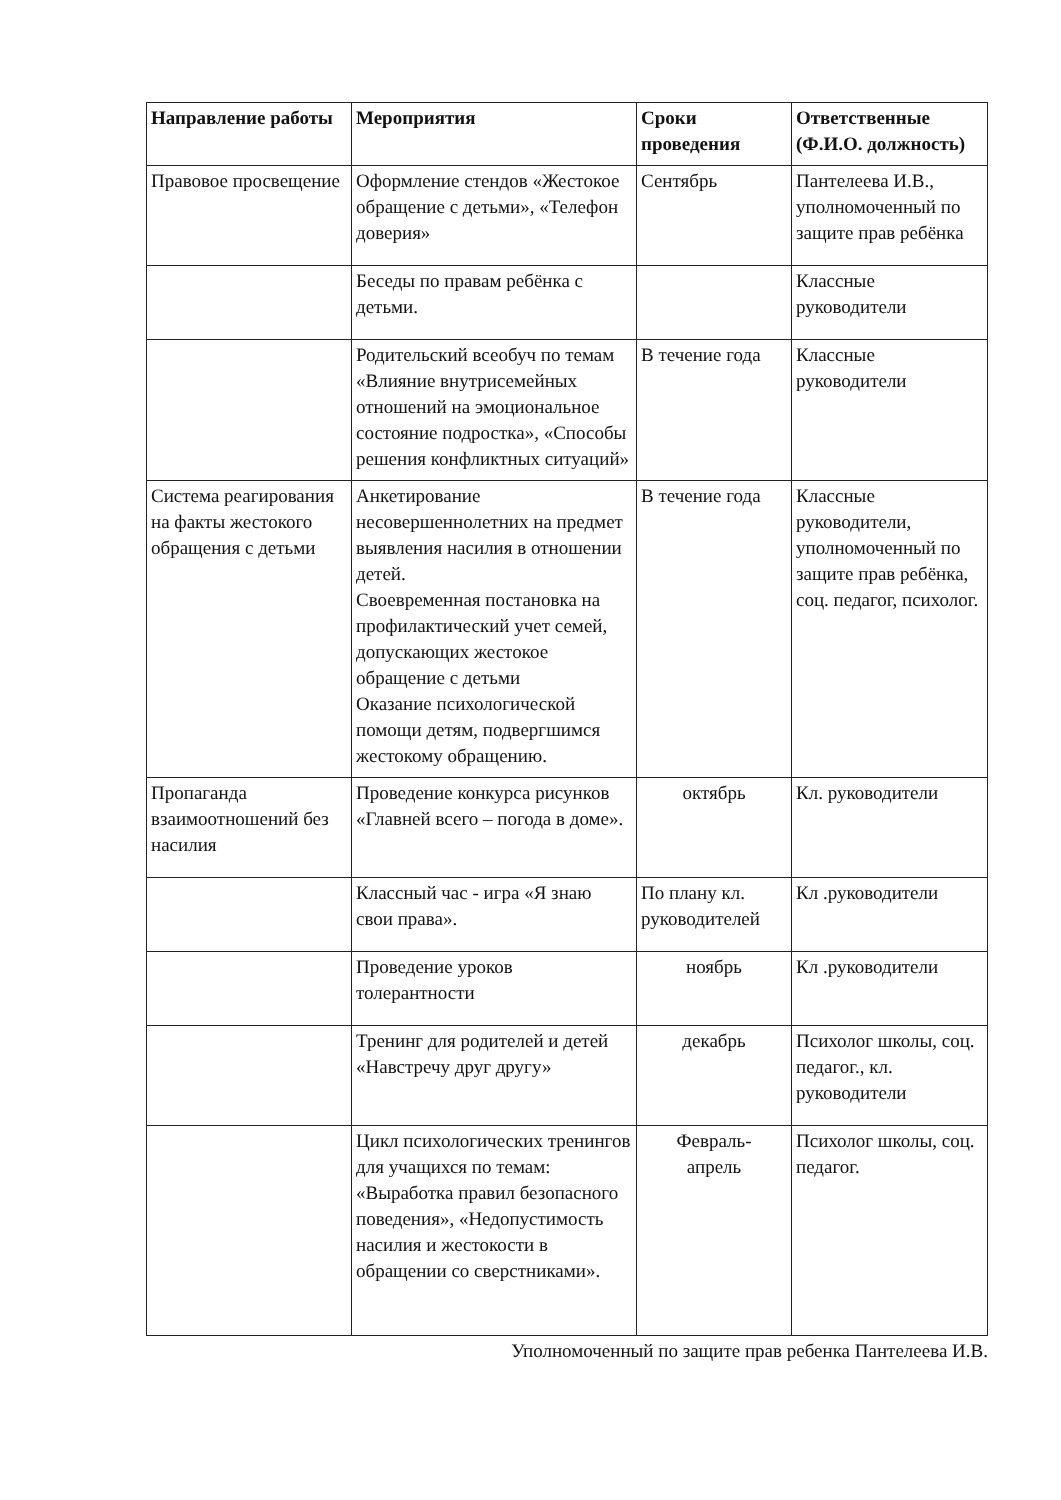| Направление работы | Мероприятия | Сроки проведения | Ответственные (Ф.И.О. должность) |
| --- | --- | --- | --- |
| Правовое просвещение | Оформление стендов «Жестокое обращение с детьми», «Телефон доверия» | Сентябрь | Пантелеева И.В., уполномоченный по защите прав ребёнка |
| | Беседы по правам ребёнка с детьми. | | Классные руководители |
| | Родительский всеобуч по темам «Влияние внутрисемейных отношений на эмоциональное состояние подростка», «Способы решения конфликтных ситуаций» | В течение года | Классные руководители |
| Система реагирования на факты жестокого обращения с детьми | Анкетирование несовершеннолетних на предмет выявления насилия в отношении детей. Своевременная постановка на профилактический учет семей, допускающих жестокое обращение с детьми Оказание психологической помощи детям, подвергшимся жестокому обращению. | В течение года | Классные руководители, уполномоченный по защите прав ребёнка, соц. педагог, психолог. |
| Пропаганда взаимоотношений без насилия | Проведение конкурса рисунков «Главней всего – погода в доме». | октябрь | Кл. руководители |
| | Классный час - игра «Я знаю свои права». | По плану кл. руководителей | Кл .руководители |
| | Проведение уроков толерантности | ноябрь | Кл .руководители |
| | Тренинг для родителей и детей «Навстречу друг другу» | декабрь | Психолог школы, соц. педагог., кл. руководители |
| | Цикл психологических тренингов для учащихся по темам: «Выработка правил безопасного поведения», «Недопустимость насилия и жестокости в обращении со сверстниками». | Февраль- апрель | Психолог школы, соц. педагог. |
Уполномоченный по защите прав ребенка Пантелеева И.В.